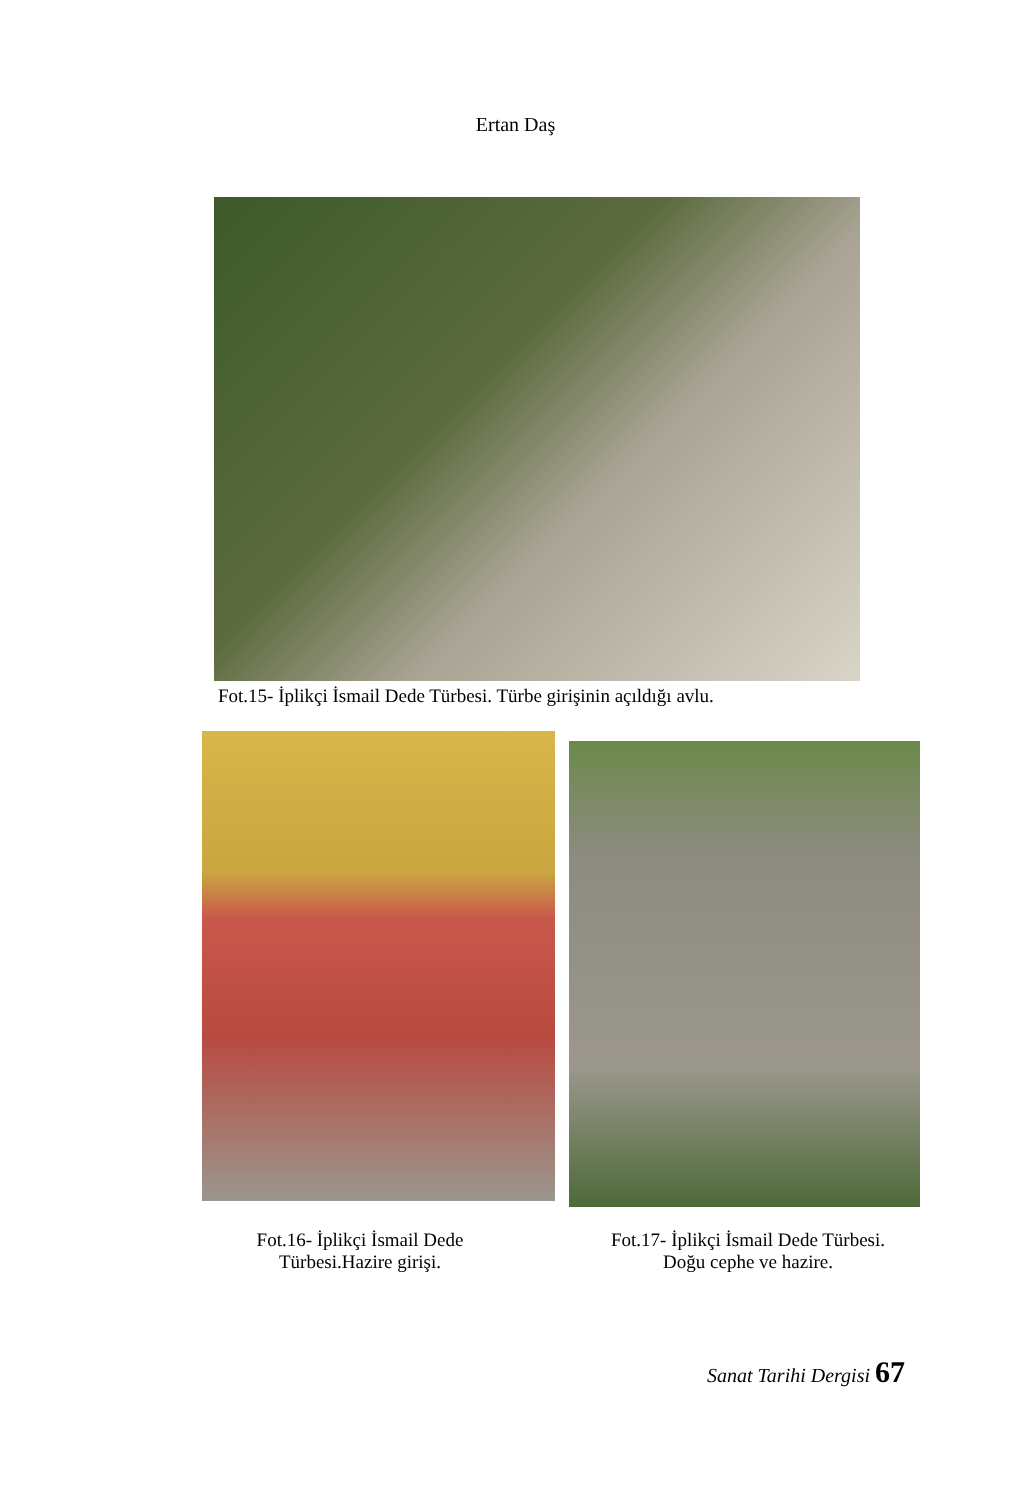Ertan Daş
Fot.15- İplikçi İsmail Dede Türbesi. Türbe girişinin açıldığı avlu.
Fot.16- İplikçi İsmail Dede
Türbesi.Hazire girişi.
Fot.17- İplikçi İsmail Dede Türbesi.
Doğu cephe ve hazire.
Sanat Tarihi Dergisi 67